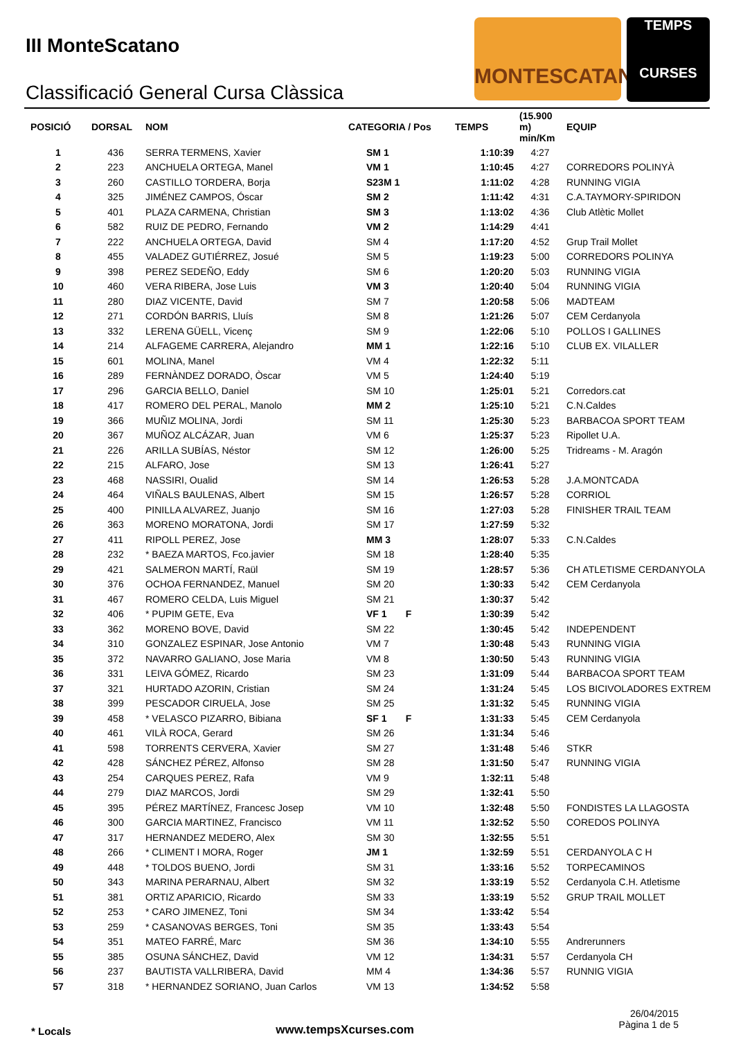III MonteScatano
Classificació General Cursa Clàssica
MONTESCATANO
TEMPS
CURSES
| POSICIÓ | DORSAL | NOM | CATEGORIA / Pos | TEMPS | (15.900 m) min/Km | EQUIP |
| --- | --- | --- | --- | --- | --- | --- |
| 1 | 436 | SERRA TERMENS, Xavier | SM 1 | 1:10:39 | 4:27 | |
| 2 | 223 | ANCHUELA ORTEGA, Manel | VM 1 | 1:10:45 | 4:27 | CORREDORS POLINYÀ |
| 3 | 260 | CASTILLO TORDERA, Borja | S23M 1 | 1:11:02 | 4:28 | RUNNING VIGIA |
| 4 | 325 | JIMÉNEZ CAMPOS, Óscar | SM 2 | 1:11:42 | 4:31 | C.A.TAYMORY-SPIRIDON |
| 5 | 401 | PLAZA CARMENA, Christian | SM 3 | 1:13:02 | 4:36 | Club Atlètic Mollet |
| 6 | 582 | RUIZ DE PEDRO, Fernando | VM 2 | 1:14:29 | 4:41 | |
| 7 | 222 | ANCHUELA ORTEGA, David | SM 4 | 1:17:20 | 4:52 | Grup Trail Mollet |
| 8 | 455 | VALADEZ GUTIÉRREZ, Josué | SM 5 | 1:19:23 | 5:00 | CORREDORS POLINYA |
| 9 | 398 | PEREZ SEDEÑO, Eddy | SM 6 | 1:20:20 | 5:03 | RUNNING VIGIA |
| 10 | 460 | VERA RIBERA, Jose Luis | VM 3 | 1:20:40 | 5:04 | RUNNING VIGIA |
| 11 | 280 | DIAZ VICENTE, David | SM 7 | 1:20:58 | 5:06 | MADTEAM |
| 12 | 271 | CORDÓN BARRIS, Lluís | SM 8 | 1:21:26 | 5:07 | CEM Cerdanyola |
| 13 | 332 | LERENA GÜELL, Vicenç | SM 9 | 1:22:06 | 5:10 | POLLOS I GALLINES |
| 14 | 214 | ALFAGEME CARRERA, Alejandro | MM 1 | 1:22:16 | 5:10 | CLUB EX. VILALLER |
| 15 | 601 | MOLINA, Manel | VM 4 | 1:22:32 | 5:11 | |
| 16 | 289 | FERNÀNDEZ DORADO, Òscar | VM 5 | 1:24:40 | 5:19 | |
| 17 | 296 | GARCIA BELLO, Daniel | SM 10 | 1:25:01 | 5:21 | Corredors.cat |
| 18 | 417 | ROMERO DEL PERAL, Manolo | MM 2 | 1:25:10 | 5:21 | C.N.Caldes |
| 19 | 366 | MUÑIZ MOLINA, Jordi | SM 11 | 1:25:30 | 5:23 | BARBACOA SPORT TEAM |
| 20 | 367 | MUÑOZ ALCÁZAR, Juan | VM 6 | 1:25:37 | 5:23 | Ripollet U.A. |
| 21 | 226 | ARILLA SUBÍAS, Néstor | SM 12 | 1:26:00 | 5:25 | Tridreams - M. Aragón |
| 22 | 215 | ALFARO, Jose | SM 13 | 1:26:41 | 5:27 | |
| 23 | 468 | NASSIRI, Oualid | SM 14 | 1:26:53 | 5:28 | J.A.MONTCADA |
| 24 | 464 | VIÑALS BAULENAS, Albert | SM 15 | 1:26:57 | 5:28 | CORRIOL |
| 25 | 400 | PINILLA ALVAREZ, Juanjo | SM 16 | 1:27:03 | 5:28 | FINISHER TRAIL TEAM |
| 26 | 363 | MORENO MORATONA, Jordi | SM 17 | 1:27:59 | 5:32 | |
| 27 | 411 | RIPOLL PEREZ, Jose | MM 3 | 1:28:07 | 5:33 | C.N.Caldes |
| 28 | 232 | * BAEZA MARTOS, Fco.javier | SM 18 | 1:28:40 | 5:35 | |
| 29 | 421 | SALMERON MARTÍ, Raül | SM 19 | 1:28:57 | 5:36 | CH ATLETISME CERDANYOLA |
| 30 | 376 | OCHOA FERNANDEZ, Manuel | SM 20 | 1:30:33 | 5:42 | CEM Cerdanyola |
| 31 | 467 | ROMERO CELDA, Luis Miguel | SM 21 | 1:30:37 | 5:42 | |
| 32 | 406 | * PUPIM GETE, Eva | VF 1 F | 1:30:39 | 5:42 | |
| 33 | 362 | MORENO BOVE, David | SM 22 | 1:30:45 | 5:42 | INDEPENDENT |
| 34 | 310 | GONZALEZ ESPINAR, Jose Antonio | VM 7 | 1:30:48 | 5:43 | RUNNING VIGIA |
| 35 | 372 | NAVARRO GALIANO, Jose Maria | VM 8 | 1:30:50 | 5:43 | RUNNING VIGIA |
| 36 | 331 | LEIVA GÓMEZ, Ricardo | SM 23 | 1:31:09 | 5:44 | BARBACOA SPORT TEAM |
| 37 | 321 | HURTADO AZORIN, Cristian | SM 24 | 1:31:24 | 5:45 | LOS BICIVOLADORES EXTREM |
| 38 | 399 | PESCADOR CIRUELA, Jose | SM 25 | 1:31:32 | 5:45 | RUNNING VIGIA |
| 39 | 458 | * VELASCO PIZARRO, Bibiana | SF 1 F | 1:31:33 | 5:45 | CEM Cerdanyola |
| 40 | 461 | VILÀ ROCA, Gerard | SM 26 | 1:31:34 | 5:46 | |
| 41 | 598 | TORRENTS CERVERA, Xavier | SM 27 | 1:31:48 | 5:46 | STKR |
| 42 | 428 | SÁNCHEZ PÉREZ, Alfonso | SM 28 | 1:31:50 | 5:47 | RUNNING VIGIA |
| 43 | 254 | CARQUES PEREZ, Rafa | VM 9 | 1:32:11 | 5:48 | |
| 44 | 279 | DIAZ MARCOS, Jordi | SM 29 | 1:32:41 | 5:50 | |
| 45 | 395 | PÉREZ MARTÍNEZ, Francesc Josep | VM 10 | 1:32:48 | 5:50 | FONDISTES LA LLAGOSTA |
| 46 | 300 | GARCIA MARTINEZ, Francisco | VM 11 | 1:32:52 | 5:50 | COREDOS POLINYA |
| 47 | 317 | HERNANDEZ MEDERO, Alex | SM 30 | 1:32:55 | 5:51 | |
| 48 | 266 | * CLIMENT I MORA, Roger | JM 1 | 1:32:59 | 5:51 | CERDANYOLA C H |
| 49 | 448 | * TOLDOS BUENO, Jordi | SM 31 | 1:33:16 | 5:52 | TORPECAMINOS |
| 50 | 343 | MARINA PERARNAU, Albert | SM 32 | 1:33:19 | 5:52 | Cerdanyola C.H. Atletisme |
| 51 | 381 | ORTIZ APARICIO, Ricardo | SM 33 | 1:33:19 | 5:52 | GRUP TRAIL MOLLET |
| 52 | 253 | * CARO JIMENEZ, Toni | SM 34 | 1:33:42 | 5:54 | |
| 53 | 259 | * CASANOVAS BERGES, Toni | SM 35 | 1:33:43 | 5:54 | |
| 54 | 351 | MATEO FARRÉ, Marc | SM 36 | 1:34:10 | 5:55 | Andrerunners |
| 55 | 385 | OSUNA SÁNCHEZ, David | VM 12 | 1:34:31 | 5:57 | Cerdanyola CH |
| 56 | 237 | BAUTISTA VALLRIBERA, David | MM 4 | 1:34:36 | 5:57 | RUNNIG VIGIA |
| 57 | 318 | * HERNANDEZ SORIANO, Juan Carlos | VM 13 | 1:34:52 | 5:58 | |
* Locals www.tempsXcurses.com
26/04/2015
Pàgina 1 de 5